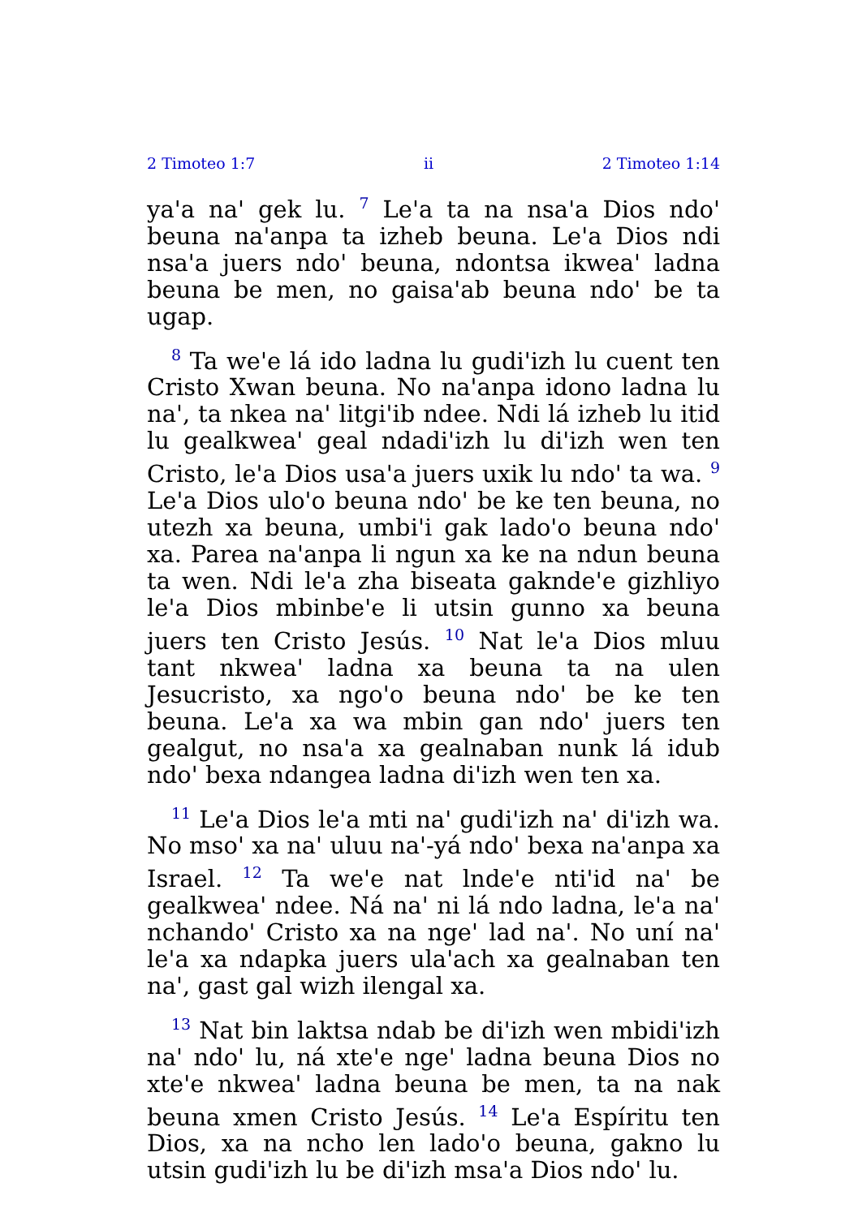2 Timoteo 1:7 ii 2 Timoteo 1:14
ya'a na' gek lu. <sup>7</sup> Le'a ta na nsa'a Dios ndo' beuna na'anpa ta izheb beuna. Le'a Dios ndi nsa'a juers ndo' beuna, ndontsa ikwea' ladna beuna be men, no gaisa'ab beuna ndo' be ta ugap.
<sup>8</sup> Ta we'e lá ido ladna lu gudi'izh lu cuent ten Cristo Xwan beuna. No na'anpa idono ladna lu na', ta nkea na' litgi'ib ndee. Ndi lá izheb lu itid lu gealkwea' geal ndadi'izh lu di'izh wen ten Cristo, le'a Dios usa'a juers uxik lu ndo' ta wa. <sup>9</sup> Le'a Dios ulo'o beuna ndo' be ke ten beuna, no utezh xa beuna, umbi'i gak lado'o beuna ndo' xa. Parea na'anpa li ngun xa ke na ndun beuna ta wen. Ndi le'a zha biseata gaknde'e gizhliyo le'a Dios mbinbe'e li utsin gunno xa beuna juers ten Cristo Jesús. <sup>10</sup> Nat le'a Dios mluu tant nkwea' ladna xa beuna ta na ulen Jesucristo, xa ngo'o beuna ndo' be ke ten beuna. Le'a xa wa mbin gan ndo' juers ten gealgut, no nsa'a xa gealnaban nunk lá idub ndo' bexa ndangea ladna di'izh wen ten xa.
<sup>11</sup> Le'a Dios le'a mti na' gudi'izh na' di'izh wa. No mso' xa na' uluu na'-yá ndo' bexa na'anpa xa Israel. <sup>12</sup> Ta we'e nat lnde'e nti'id na' be gealkwea' ndee. Ná na' ni lá ndo ladna, le'a na' nchando' Cristo xa na nge' lad na'. No uní na' le'a xa ndapka juers ula'ach xa gealnaban ten na', gast gal wizh ilengal xa.
<sup>13</sup> Nat bin laktsa ndab be di'izh wen mbidi'izh na' ndo' lu, ná xte'e nge' ladna beuna Dios no xte'e nkwea' ladna beuna be men, ta na nak beuna xmen Cristo Jesús. <sup>14</sup> Le'a Espíritu ten Dios, xa na ncho len lado'o beuna, gakno lu utsin gudi'izh lu be di'izh msa'a Dios ndo' lu.